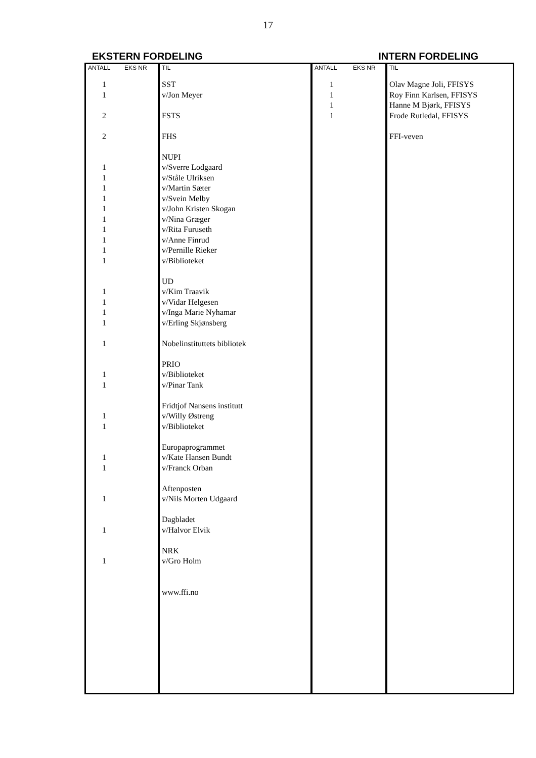17
EKSTERN FORDELING INTERN FORDELING
| ANTALL | EKS NR | TIL | ANTALL | EKS NR | TIL |
| --- | --- | --- | --- | --- | --- |
| 1 1 2 2 1 1 1 1 1 1 1 1 1 1 1 1 1 1 1 1 1 1 1 1 1 1 1 1 | | SST v/Jon Meyer FSTS FHS NUPI v/Sverre Lodgaard v/Ståle Ulriksen v/Martin Sæter v/Svein Melby v/John Kristen Skogan v/Nina Græger v/Rita Furuseth v/Anne Finrud v/Pernille Rieker v/Biblioteket UD v/Kim Traavik v/Vidar Helgesen v/Inga Marie Nyhamar v/Erling Skjønsberg Nobelinstituttets bibliotek PRIO v/Biblioteket v/Pinar Tank Fridtjof Nansens institutt v/Willy Østreng v/Biblioteket Europaprogrammet v/Kate Hansen Bundt v/Franck Orban Aftenposten v/Nils Morten Udgaard Dagbladet v/Halvor Elvik NRK v/Gro Holm www.ffi.no | 1 1 1 1 | | Olav Magne Joli, FFISYS Roy Finn Karlsen, FFISYS Hanne M Bjørk, FFISYS Frode Rutledal, FFISYS FFI-veven |